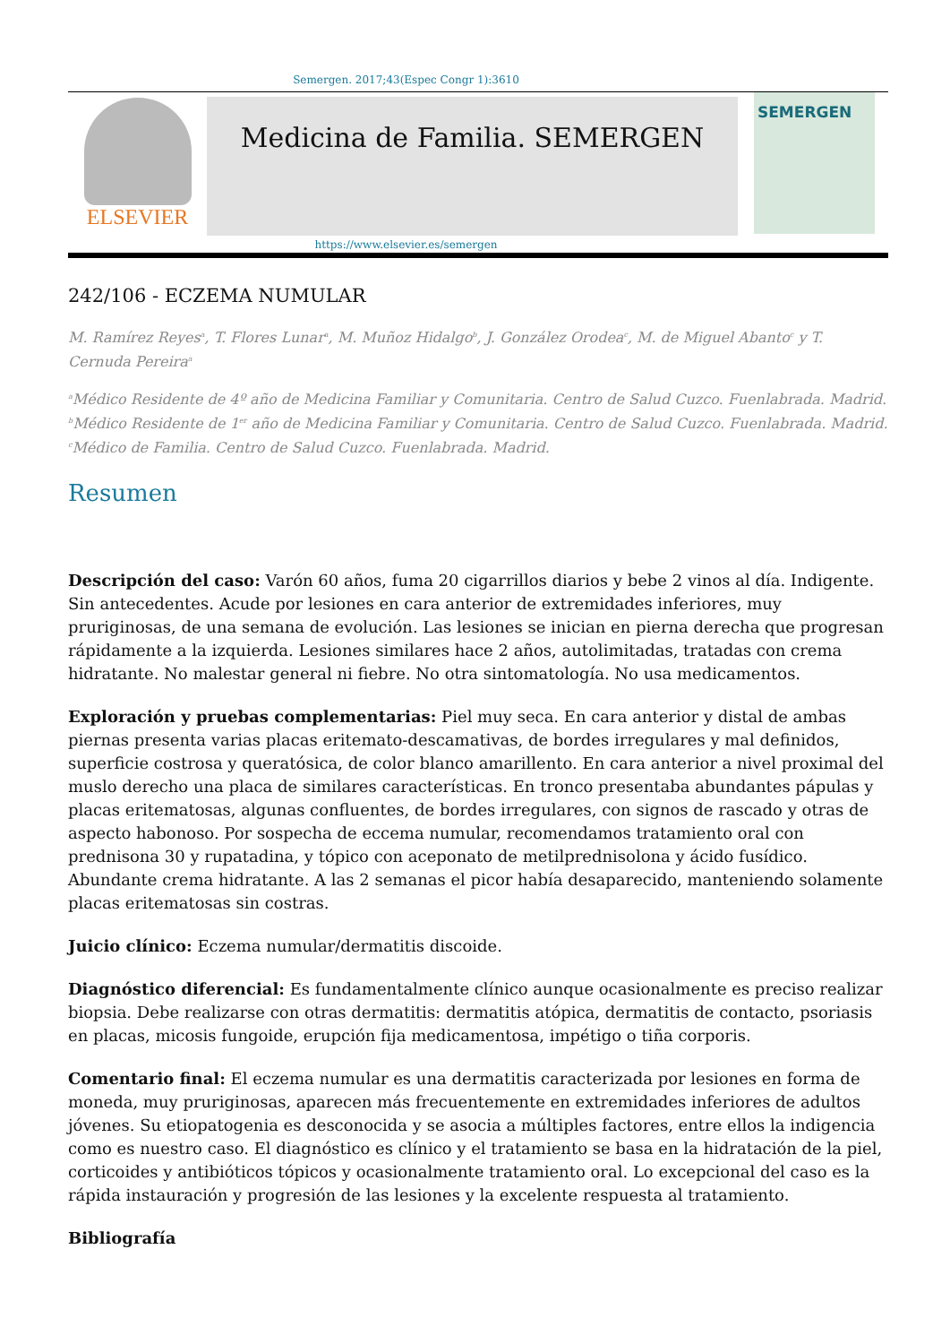Semergen. 2017;43(Espec Congr 1):3610
ELSEVIER
Medicina de Familia. SEMERGEN
SEMERGEN
https://www.elsevier.es/semergen
242/106 - ECZEMA NUMULAR
M. Ramírez Reyes<sup>a</sup>, T. Flores Lunar<sup>a</sup>, M. Muñoz Hidalgo<sup>b</sup>, J. González Orodea<sup>c</sup>, M. de Miguel Abanto<sup>c</sup> y T. Cernuda Pereira<sup>a</sup>
<sup>a</sup> Médico Residente de 4º año de Medicina Familiar y Comunitaria. Centro de Salud Cuzco. Fuenlabrada. Madrid.
<sup>b</sup> Médico Residente de 1<sup>er</sup> año de Medicina Familiar y Comunitaria. Centro de Salud Cuzco. Fuenlabrada. Madrid.
<sup>c</sup> Médico de Familia. Centro de Salud Cuzco. Fuenlabrada. Madrid.
Resumen
Descripción del caso: Varón 60 años, fuma 20 cigarrillos diarios y bebe 2 vinos al día. Indigente. Sin antecedentes. Acude por lesiones en cara anterior de extremidades inferiores, muy pruriginosas, de una semana de evolución. Las lesiones se inician en pierna derecha que progresan rápidamente a la izquierda. Lesiones similares hace 2 años, autolimitadas, tratadas con crema hidratante. No malestar general ni fiebre. No otra sintomatología. No usa medicamentos.
Exploración y pruebas complementarias: Piel muy seca. En cara anterior y distal de ambas piernas presenta varias placas eritemato-descamativas, de bordes irregulares y mal definidos, superficie costrosa y queratósica, de color blanco amarillento. En cara anterior a nivel proximal del muslo derecho una placa de similares características. En tronco presentaba abundantes pápulas y placas eritematosas, algunas confluentes, de bordes irregulares, con signos de rascado y otras de aspecto habonoso. Por sospecha de eccema numular, recomendamos tratamiento oral con prednisona 30 y rupatadina, y tópico con aceponato de metilprednisolona y ácido fusídico. Abundante crema hidratante. A las 2 semanas el picor había desaparecido, manteniendo solamente placas eritematosas sin costras.
Juicio clínico: Eczema numular/dermatitis discoide.
Diagnóstico diferencial: Es fundamentalmente clínico aunque ocasionalmente es preciso realizar biopsia. Debe realizarse con otras dermatitis: dermatitis atópica, dermatitis de contacto, psoriasis en placas, micosis fungoide, erupción fija medicamentosa, impétigo o tiña corporis.
Comentario final: El eczema numular es una dermatitis caracterizada por lesiones en forma de moneda, muy pruriginosas, aparecen más frecuentemente en extremidades inferiores de adultos jóvenes. Su etiopatogenia es desconocida y se asocia a múltiples factores, entre ellos la indigencia como es nuestro caso. El diagnóstico es clínico y el tratamiento se basa en la hidratación de la piel, corticoides y antibióticos tópicos y ocasionalmente tratamiento oral. Lo excepcional del caso es la rápida instauración y progresión de las lesiones y la excelente respuesta al tratamiento.
Bibliografía